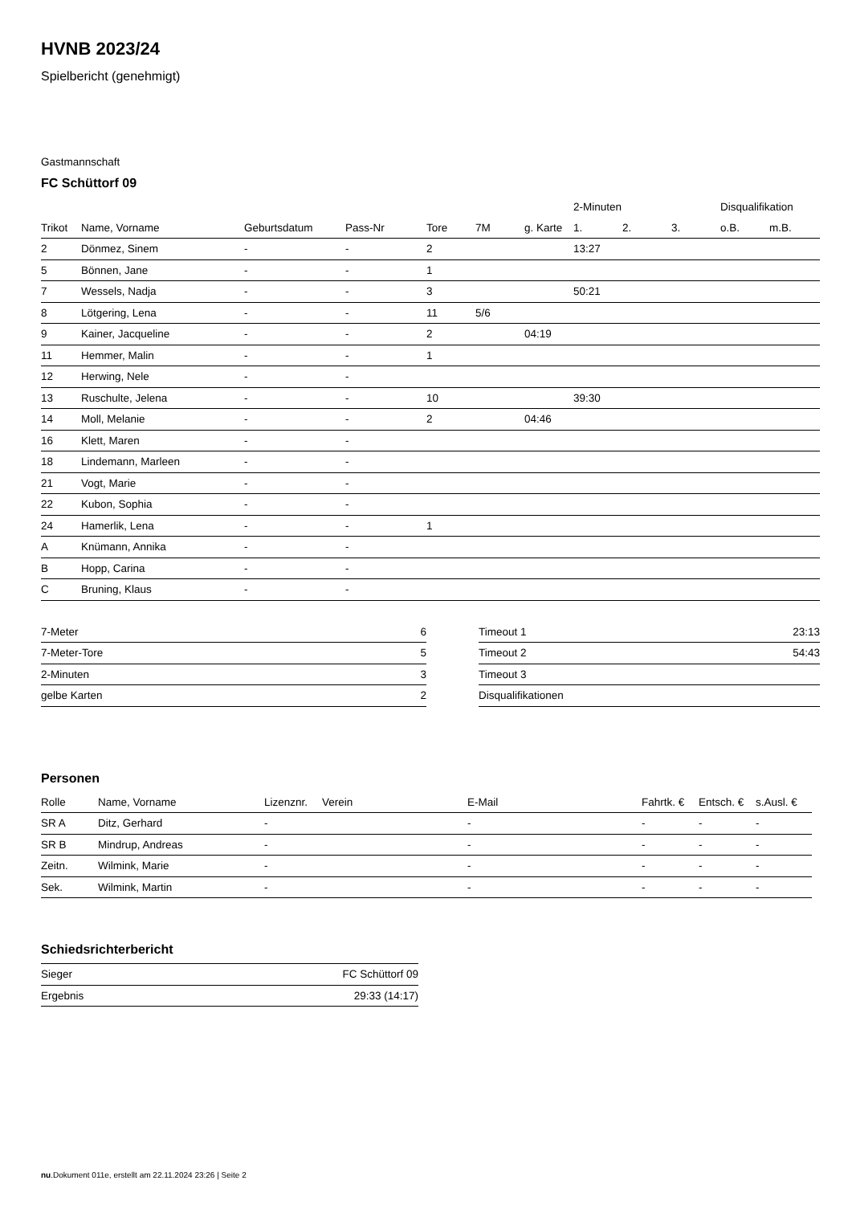HVNB 2023/24
Spielbericht (genehmigt)
Gastmannschaft
FC Schüttorf 09
| | | | | | | | 2-Minuten | | | Disqualifikation | |
| --- | --- | --- | --- | --- | --- | --- | --- | --- | --- | --- | --- |
| Trikot | Name, Vorname | Geburtsdatum | Pass-Nr | Tore | 7M | g. Karte | 1. | 2. | 3. | o.B. | m.B. |
| 2 | Dönmez, Sinem | - | - | 2 | | | 13:27 | | | | |
| 5 | Bönnen, Jane | - | - | 1 | | | | | | | |
| 7 | Wessels, Nadja | - | - | 3 | | | 50:21 | | | | |
| 8 | Lötgering, Lena | - | - | 11 | 5/6 | | | | | | |
| 9 | Kainer, Jacqueline | - | - | 2 | | 04:19 | | | | | |
| 11 | Hemmer, Malin | - | - | 1 | | | | | | | |
| 12 | Herwing, Nele | - | - | | | | | | | | |
| 13 | Ruschulte, Jelena | - | - | 10 | | | 39:30 | | | | |
| 14 | Moll, Melanie | - | - | 2 | | 04:46 | | | | | |
| 16 | Klett, Maren | - | - | | | | | | | | |
| 18 | Lindemann, Marleen | - | - | | | | | | | | |
| 21 | Vogt, Marie | - | - | | | | | | | | |
| 22 | Kubon, Sophia | - | - | | | | | | | | |
| 24 | Hamerlik, Lena | - | - | 1 | | | | | | | |
| A | Knümann, Annika | - | - | | | | | | | | |
| B | Hopp, Carina | - | - | | | | | | | | |
| C | Bruning, Klaus | - | - | | | | | | | | |
| 7-Meter | 6 |
| 7-Meter-Tore | 5 |
| 2-Minuten | 3 |
| gelbe Karten | 2 |
| Timeout 1 | 23:13 |
| Timeout 2 | 54:43 |
| Timeout 3 | |
| Disqualifikationen | |
Personen
| Rolle | Name, Vorname | Lizenznr. | Verein | E-Mail | Fahrtk. € | Entsch. € | s.Ausl. € |
| --- | --- | --- | --- | --- | --- | --- | --- |
| SR A | Ditz, Gerhard | - | | - | - | - | - |
| SR B | Mindrup, Andreas | - | | - | - | - | - |
| Zeitn. | Wilmink, Marie | - | | - | - | - | - |
| Sek. | Wilmink, Martin | - | | - | - | - | - |
Schiedsrichterbericht
| Sieger | FC Schüttorf 09 |
| Ergebnis | 29:33 (14:17) |
nu.Dokument 011e, erstellt am 22.11.2024 23:26 | Seite 2